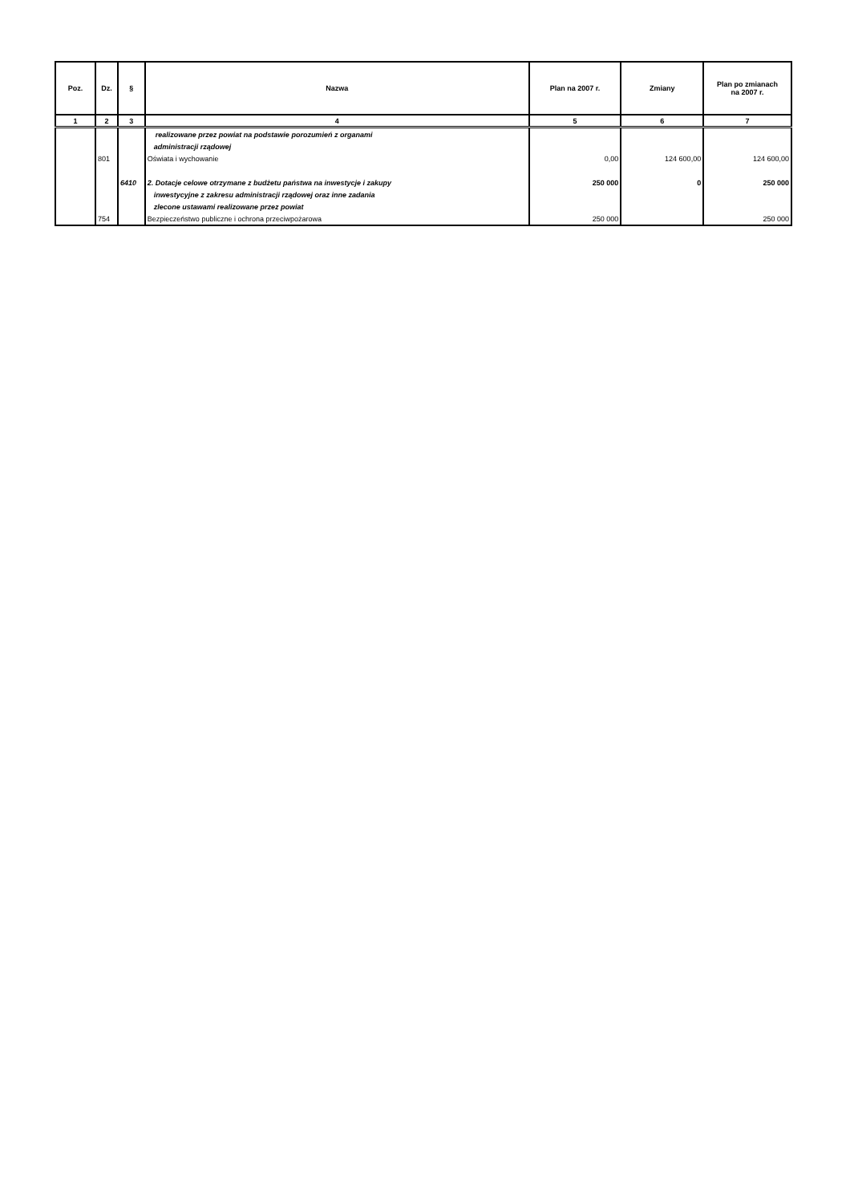| Poz. | Dz. | § | Nazwa | Plan na 2007 r. | Zmiany | Plan po zmianach na 2007 r. |
| --- | --- | --- | --- | --- | --- | --- |
| 1 | 2 | 3 | 4 | 5 | 6 | 7 |
| | | | realizowane przez powiat na podstawie porozumień z organami | | | |
| | | | administracji rządowej | | | |
| | 801 | | Oświata i wychowanie | 0,00 | 124 600,00 | 124 600,00 |
| | | 6410 | 2. Dotacje celowe otrzymane z budżetu państwa na inwestycje i zakupy | 250 000 | 0 | 250 000 |
| | | | inwestycyjne z zakresu administracji rządowej oraz inne zadania | | | |
| | | | zlecone ustawami realizowane przez powiat | | | |
| | 754 | | Bezpieczeństwo publiczne i ochrona przeciwpożarowa | 250 000 | | 250 000 |